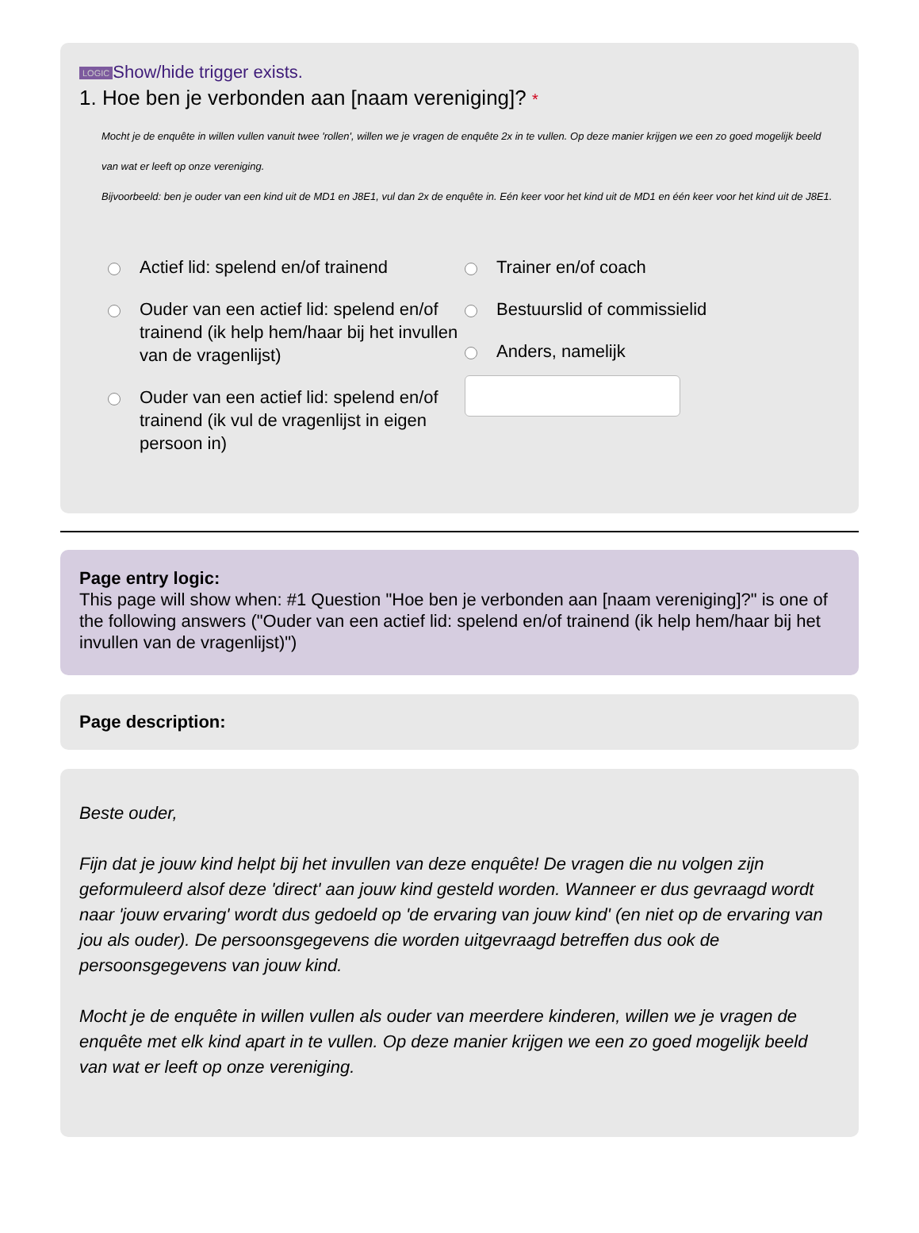LOGIC Show/hide trigger exists.
1. Hoe ben je verbonden aan [naam vereniging]? *
Mocht je de enquête in willen vullen vanuit twee 'rollen', willen we je vragen de enquête 2x in te vullen. Op deze manier krijgen we een zo goed mogelijk beeld van wat er leeft op onze vereniging.
Bijvoorbeeld: ben je ouder van een kind uit de MD1 en J8E1, vul dan 2x de enquête in. Eén keer voor het kind uit de MD1 en één keer voor het kind uit de J8E1.
Actief lid: spelend en/of trainend
Ouder van een actief lid: spelend en/of trainend (ik help hem/haar bij het invullen van de vragenlijst)
Ouder van een actief lid: spelend en/of trainend (ik vul de vragenlijst in eigen persoon in)
Trainer en/of coach
Bestuurslid of commissielid
Anders, namelijk
Page entry logic:
This page will show when: #1 Question "Hoe ben je verbonden aan [naam vereniging]?" is one of the following answers ("Ouder van een actief lid: spelend en/of trainend (ik help hem/haar bij het invullen van de vragenlijst)")
Page description:
Beste ouder,
Fijn dat je jouw kind helpt bij het invullen van deze enquête! De vragen die nu volgen zijn geformuleerd alsof deze 'direct' aan jouw kind gesteld worden. Wanneer er dus gevraagd wordt naar 'jouw ervaring' wordt dus gedoeld op 'de ervaring van jouw kind' (en niet op de ervaring van jou als ouder). De persoonsgegevens die worden uitgevraagd betreffen dus ook de persoonsgegevens van jouw kind.
Mocht je de enquête in willen vullen als ouder van meerdere kinderen, willen we je vragen de enquête met elk kind apart in te vullen. Op deze manier krijgen we een zo goed mogelijk beeld van wat er leeft op onze vereniging.